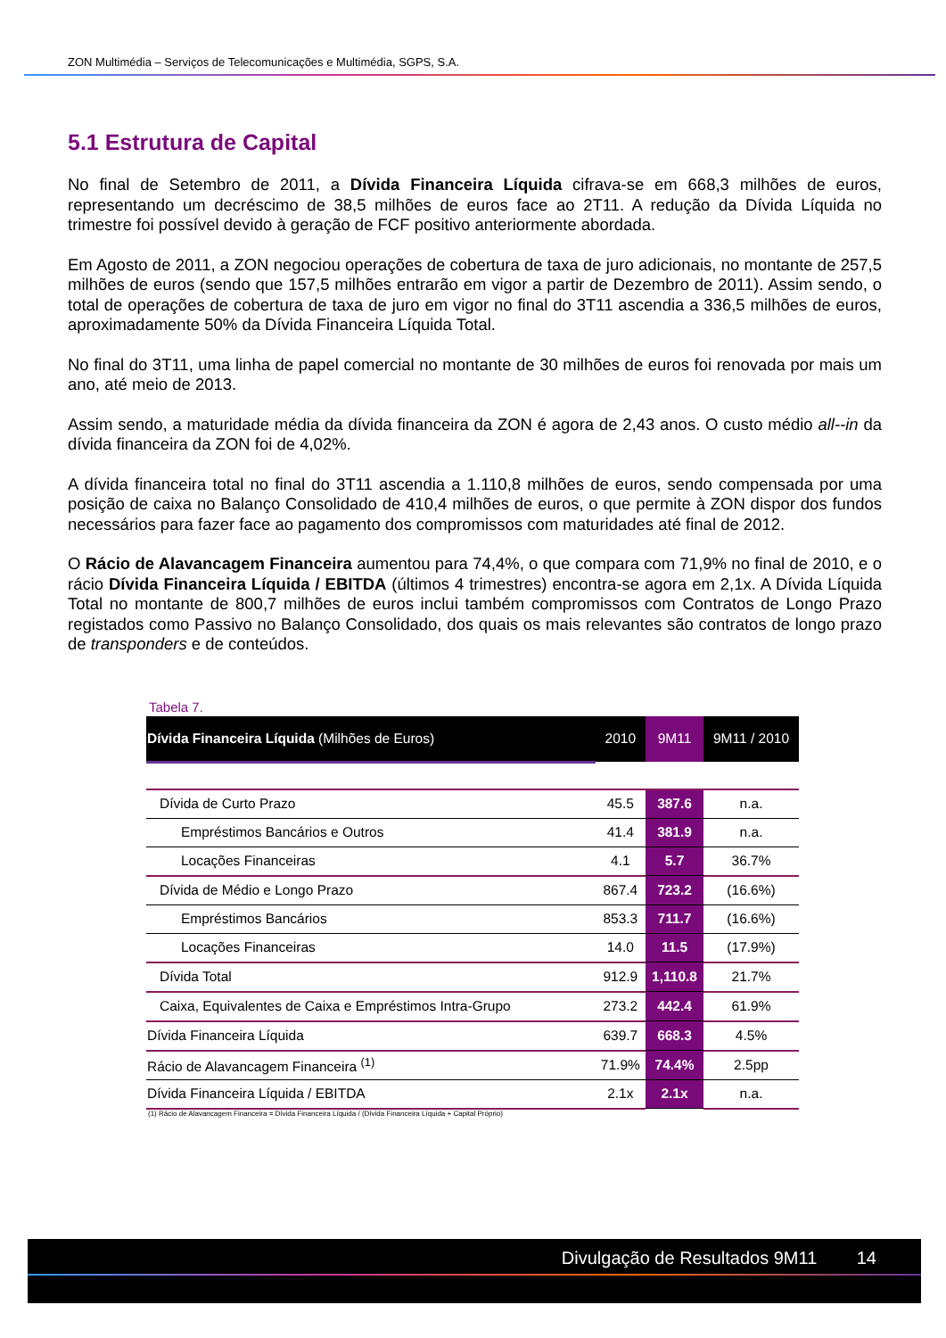ZON Multimédia – Serviços de Telecomunicações e Multimédia, SGPS, S.A.
5.1 Estrutura de Capital
No final de Setembro de 2011, a Dívida Financeira Líquida cifrava-se em 668,3 milhões de euros, representando um decréscimo de 38,5 milhões de euros face ao 2T11. A redução da Dívida Líquida no trimestre foi possível devido à geração de FCF positivo anteriormente abordada.
Em Agosto de 2011, a ZON negociou operações de cobertura de taxa de juro adicionais, no montante de 257,5 milhões de euros (sendo que 157,5 milhões entrarão em vigor a partir de Dezembro de 2011). Assim sendo, o total de operações de cobertura de taxa de juro em vigor no final do 3T11 ascendia a 336,5 milhões de euros, aproximadamente 50% da Dívida Financeira Líquida Total.
No final do 3T11, uma linha de papel comercial no montante de 30 milhões de euros foi renovada por mais um ano, até meio de 2013.
Assim sendo, a maturidade média da dívida financeira da ZON é agora de 2,43 anos. O custo médio all--in da dívida financeira da ZON foi de 4,02%.
A dívida financeira total no final do 3T11 ascendia a 1.110,8 milhões de euros, sendo compensada por uma posição de caixa no Balanço Consolidado de 410,4 milhões de euros, o que permite à ZON dispor dos fundos necessários para fazer face ao pagamento dos compromissos com maturidades até final de 2012.
O Rácio de Alavancagem Financeira aumentou para 74,4%, o que compara com 71,9% no final de 2010, e o rácio Dívida Financeira Líquida / EBITDA (últimos 4 trimestres) encontra-se agora em 2,1x. A Dívida Líquida Total no montante de 800,7 milhões de euros inclui também compromissos com Contratos de Longo Prazo registados como Passivo no Balanço Consolidado, dos quais os mais relevantes são contratos de longo prazo de transponders e de conteúdos.
Tabela 7.
| Dívida Financeira Líquida (Milhões de Euros) | 2010 | 9M11 | 9M11 / 2010 |
| --- | --- | --- | --- |
| Dívida de Curto Prazo | 45.5 | 387.6 | n.a. |
| Empréstimos Bancários e Outros | 41.4 | 381.9 | n.a. |
| Locações Financeiras | 4.1 | 5.7 | 36.7% |
| Dívida de Médio e Longo Prazo | 867.4 | 723.2 | (16.6%) |
| Empréstimos Bancários | 853.3 | 711.7 | (16.6%) |
| Locações Financeiras | 14.0 | 11.5 | (17.9%) |
| Dívida Total | 912.9 | 1,110.8 | 21.7% |
| Caixa, Equivalentes de Caixa e Empréstimos Intra-Grupo | 273.2 | 442.4 | 61.9% |
| Dívida Financeira Líquida | 639.7 | 668.3 | 4.5% |
| Rácio de Alavancagem Financeira <sup>(1)</sup> | 71.9% | 74.4% | 2.5pp |
| Dívida Financeira Líquida / EBITDA | 2.1x | 2.1x | n.a. |
(1) Rácio de Alavancagem Financeira = Dívida Financeira Líquida / (Dívida Financeira Líquida + Capital Próprio)
Divulgação de Resultados 9M11 14